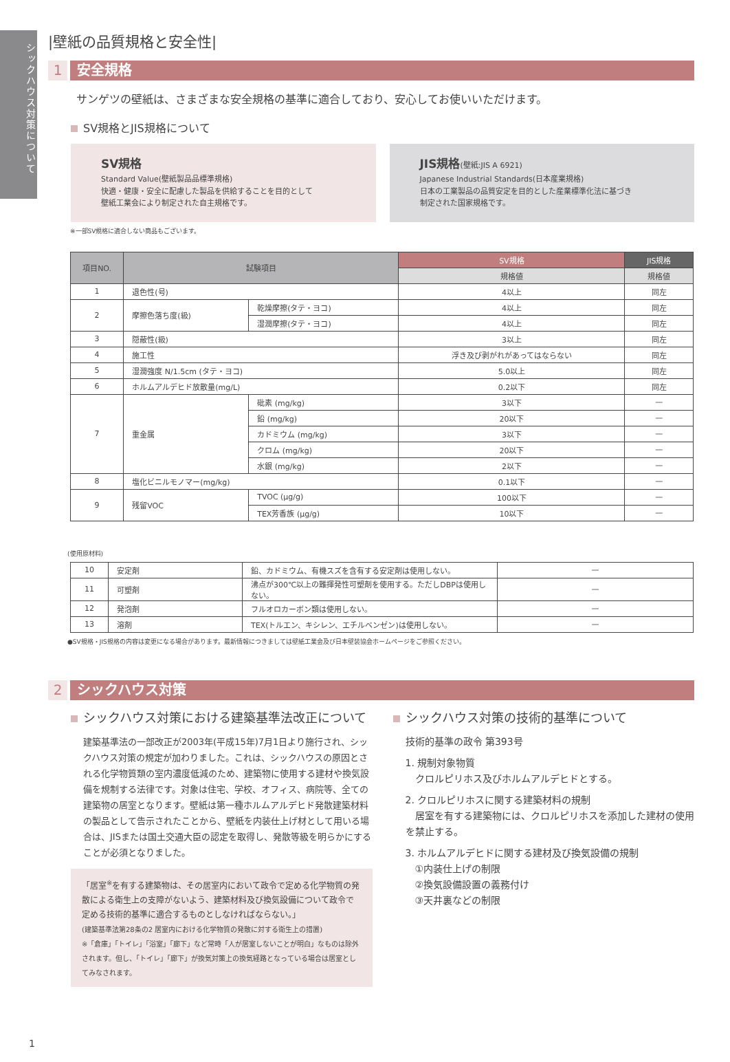シックハウス対策について
|壁紙の品質規格と安全性|
1 安全規格
サンゲツの壁紙は、さまざまな安全規格の基準に適合しており、安心してお使いいただけます。
SV規格とJIS規格について
SV規格
Standard Value(壁紙製品品標準規格)
快適・健康・安全に配慮した製品を供給することを目的として
壁紙工業会により制定された自主規格です。
JIS規格(壁紙:JIS A 6921)
Japanese Industrial Standards(日本産業規格)
日本の工業製品の品質安定を目的とした産業標準化法に基づき
制定された国家規格です。
※一部SV規格に適合しない商品もございます。
| 項目NO. | 試験項目 | | SV規格 | JIS規格 |
| --- | --- | --- | --- | --- |
| | | | 規格値 | 規格値 |
| 1 | 退色性(号) | | 4以上 | 同左 |
| 2 | 摩擦色落ち度(級) | 乾燥摩擦(タテ・ヨコ) | 4以上 | 同左 |
| | | 湿潤摩擦(タテ・ヨコ) | 4以上 | 同左 |
| 3 | 隠蔽性(級) | | 3以上 | 同左 |
| 4 | 施工性 | | 浮き及び剥がれがあってはならない | 同左 |
| 5 | 湿潤強度 N/1.5cm (タテ・ヨコ) | | 5.0以上 | 同左 |
| 6 | ホルムアルデヒド放散量(mg/L) | | 0.2以下 | 同左 |
| 7 | 重金属 | 砒素 (mg/kg) | 3以下 | — |
| | | 鉛 (mg/kg) | 20以下 | — |
| | | カドミウム (mg/kg) | 3以下 | — |
| | | クロム (mg/kg) | 20以下 | — |
| | | 水銀 (mg/kg) | 2以下 | — |
| 8 | 塩化ビニルモノマー(mg/kg) | | 0.1以下 | — |
| 9 | 残留VOC | TVOC (μg/g) | 100以下 | — |
| | | TEX芳香族 (μg/g) | 10以下 | — |
(使用原材料)
| 10 | 安定剤 | 鉛、カドミウム、有機スズを含有する安定剤は使用しない。 | — |
| 11 | 可塑剤 | 沸点が300℃以上の難揮発性可塑剤を使用する。ただしDBPは使用しない。 | — |
| 12 | 発泡剤 | フルオロカーボン類は使用しない。 | — |
| 13 | 溶剤 | TEX(トルエン、キシレン、エチルベンゼン)は使用しない。 | — |
●SV規格・JIS規格の内容は変更になる場合があります。最新情報につきましては壁紙工業会及び日本壁装協会ホームページをご参照ください。
2 シックハウス対策
シックハウス対策における建築基準法改正について
建築基準法の一部改正が2003年(平成15年)7月1日より施行され、シックハウス対策の規定が加わりました。これは、シックハウスの原因とされる化学物質類の室内濃度低減のため、建築物に使用する建材や換気設備を規制する法律です。対象は住宅、学校、オフィス、病院等、全ての建築物の居室となります。壁紙は第一種ホルムアルデヒド発散建築材料の製品として告示されたことから、壁紙を内装仕上げ材として用いる場合は、JISまたは国土交通大臣の認定を取得し、発散等級を明らかにすることが必須となりました。
「居室<sup>※</sup>を有する建築物は、その居室内において政令で定める化学物質の発散による衛生上の支障がないよう、建築材料及び換気設備について政令で定める技術的基準に適合するものとしなければならない。」
(建築基準法第28条の2 居室内における化学物質の発散に対する衛生上の措置)
※「倉庫」「トイレ」「浴室」「廊下」など常時「人が居室しないことが明白」なものは除外されます。但し、「トイレ」「廊下」が換気対策上の換気経路となっている場合は居室としてみなされます。
シックハウス対策の技術的基準について
技術的基準の政令 第393号
1. 規制対象物質
　クロルピリホス及びホルムアルデヒドとする。
2. クロルピリホスに関する建築材料の規制
　居室を有する建築物には、クロルピリホスを添加した建材の使用を禁止する。
3. ホルムアルデヒドに関する建材及び換気設備の規制
　①内装仕上げの制限
　②換気設備設置の義務付け
　③天井裏などの制限
1